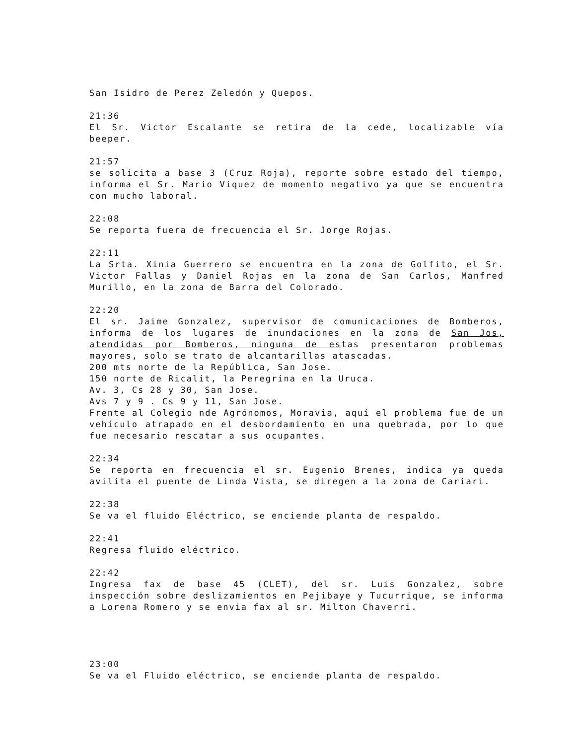San Isidro de Perez Zeledón y Quepos.
21:36
El Sr. Victor Escalante se retira de la cede, localizable vía beeper.
21:57
se solicita a base 3 (Cruz Roja), reporte sobre estado del tiempo, informa el Sr. Mario Viquez de momento negativo ya que se encuentra con mucho laboral.
22:08
Se reporta fuera de frecuencia el Sr. Jorge Rojas.
22:11
La Srta. Xinia Guerrero se encuentra en la zona de Golfito, el Sr. Victor Fallas y Daniel Rojas en la zona de San Carlos, Manfred Murillo, en la zona de Barra del Colorado.
22:20
El sr. Jaime Gonzalez, supervisor de comunicaciones de Bomberos, informa de los lugares de inundaciones en la zona de San Jos, atendidas por Bomberos, ninguna de estas presentaron problemas mayores, solo se trato de alcantarillas atascadas.
200 mts norte de la República, San Jose.
150 norte de Ricalit, la Peregrina en la Uruca.
Av. 3, Cs 28 y 30, San Jose.
Avs 7 y 9 . Cs 9 y 11, San Jose.
Frente al Colegio nde Agrónomos, Moravia, aquí el problema fue de un vehículo atrapado en el desbordamiento en una quebrada, por lo que fue necesario rescatar a sus ocupantes.
22:34
Se reporta en frecuencia el sr. Eugenio Brenes, indica ya queda avilita el puente de Linda Vista, se diregen a la zona de Cariari.
22:38
Se va el fluido Eléctrico, se enciende planta de respaldo.
22:41
Regresa fluido eléctrico.
22:42
Ingresa fax de base 45 (CLET), del sr. Luis Gonzalez, sobre inspección sobre deslizamientos en Pejibaye y Tucurrique, se informa a Lorena Romero y se envia fax al sr. Milton Chaverri.
23:00
Se va el Fluido eléctrico, se enciende planta de respaldo.